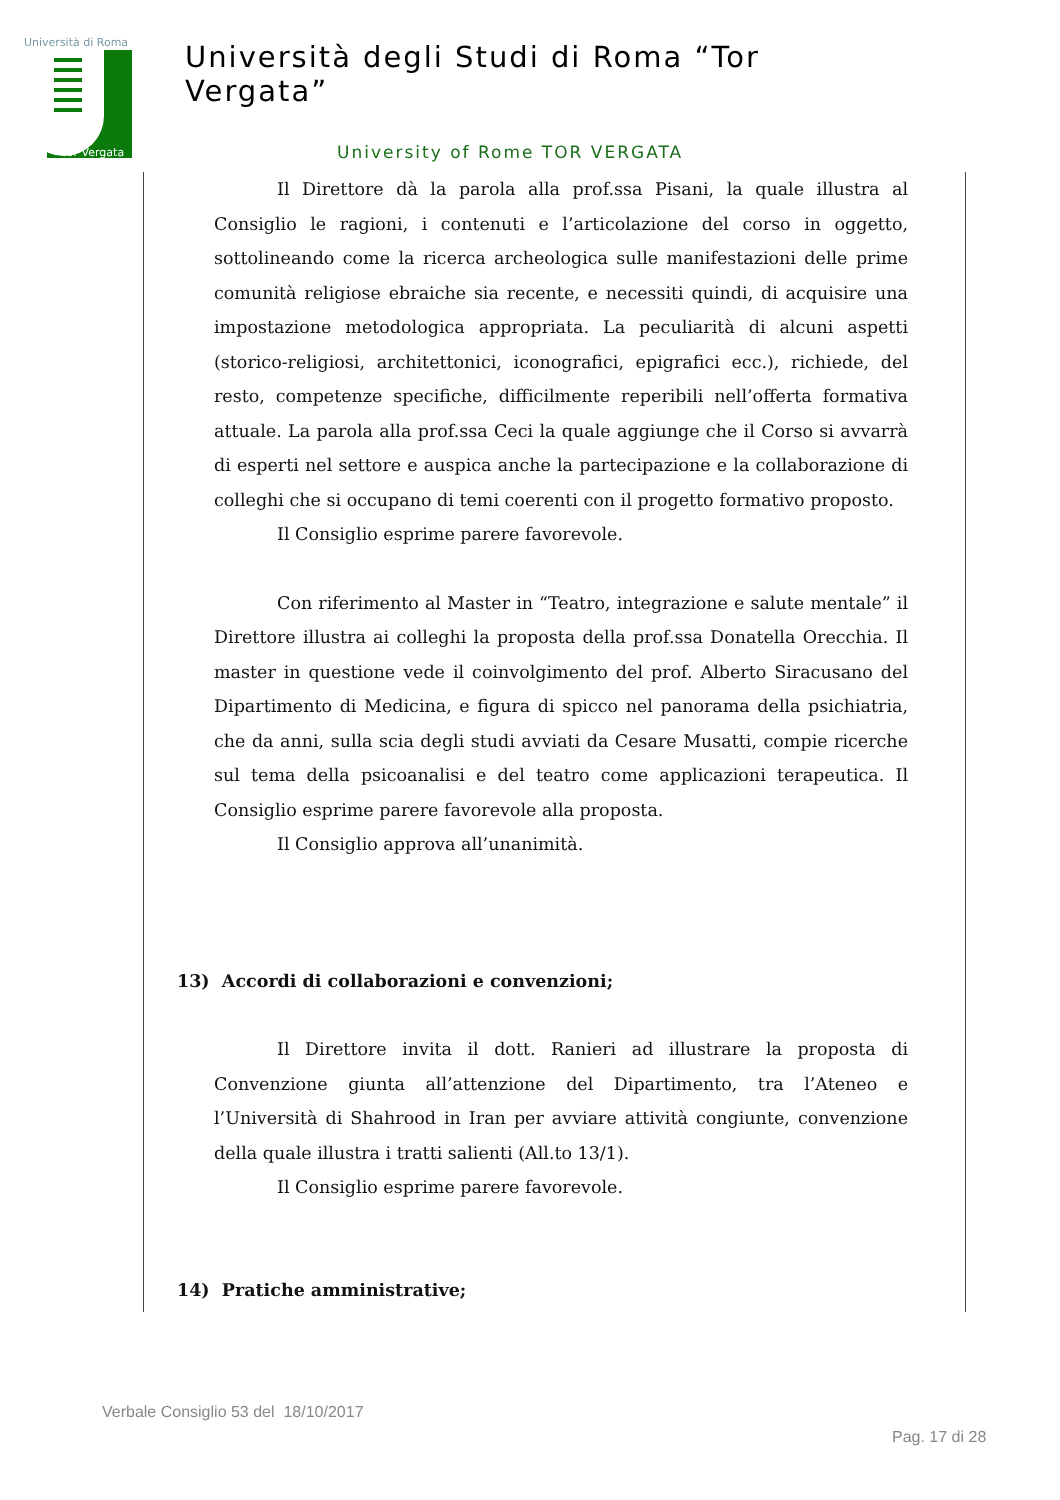Università di Roma
Tor Vergata
Università degli Studi di Roma “Tor Vergata”
University of Rome TOR VERGATA
Il Direttore dà la parola alla prof.ssa Pisani, la quale illustra al Consiglio le ragioni, i contenuti e l’articolazione del corso in oggetto, sottolineando come la ricerca archeologica sulle manifestazioni delle prime comunità religiose ebraiche sia recente, e necessiti quindi, di acquisire una impostazione metodologica appropriata. La peculiarità di alcuni aspetti (storico-religiosi, architettonici, iconografici, epigrafici ecc.), richiede, del resto, competenze specifiche, difficilmente reperibili nell’offerta formativa attuale. La parola alla prof.ssa Ceci la quale aggiunge che il Corso si avvarrà di esperti nel settore e auspica anche la partecipazione e la collaborazione di colleghi che si occupano di temi coerenti con il progetto formativo proposto.
Il Consiglio esprime parere favorevole.
Con riferimento al Master in “Teatro, integrazione e salute mentale” il Direttore illustra ai colleghi la proposta della prof.ssa Donatella Orecchia. Il master in questione vede il coinvolgimento del prof. Alberto Siracusano del Dipartimento di Medicina, e figura di spicco nel panorama della psichiatria, che da anni, sulla scia degli studi avviati da Cesare Musatti, compie ricerche sul tema della psicoanalisi e del teatro come applicazioni terapeutica. Il Consiglio esprime parere favorevole alla proposta.
Il Consiglio approva all’unanimità.
13) Accordi di collaborazioni e convenzioni;
Il Direttore invita il dott. Ranieri ad illustrare la proposta di Convenzione giunta all’attenzione del Dipartimento, tra l’Ateneo e l’Università di Shahrood in Iran per avviare attività congiunte, convenzione della quale illustra i tratti salienti (All.to 13/1).
Il Consiglio esprime parere favorevole.
14) Pratiche amministrative;
Verbale Consiglio 53 del 18/10/2017
Pag. 17 di 28